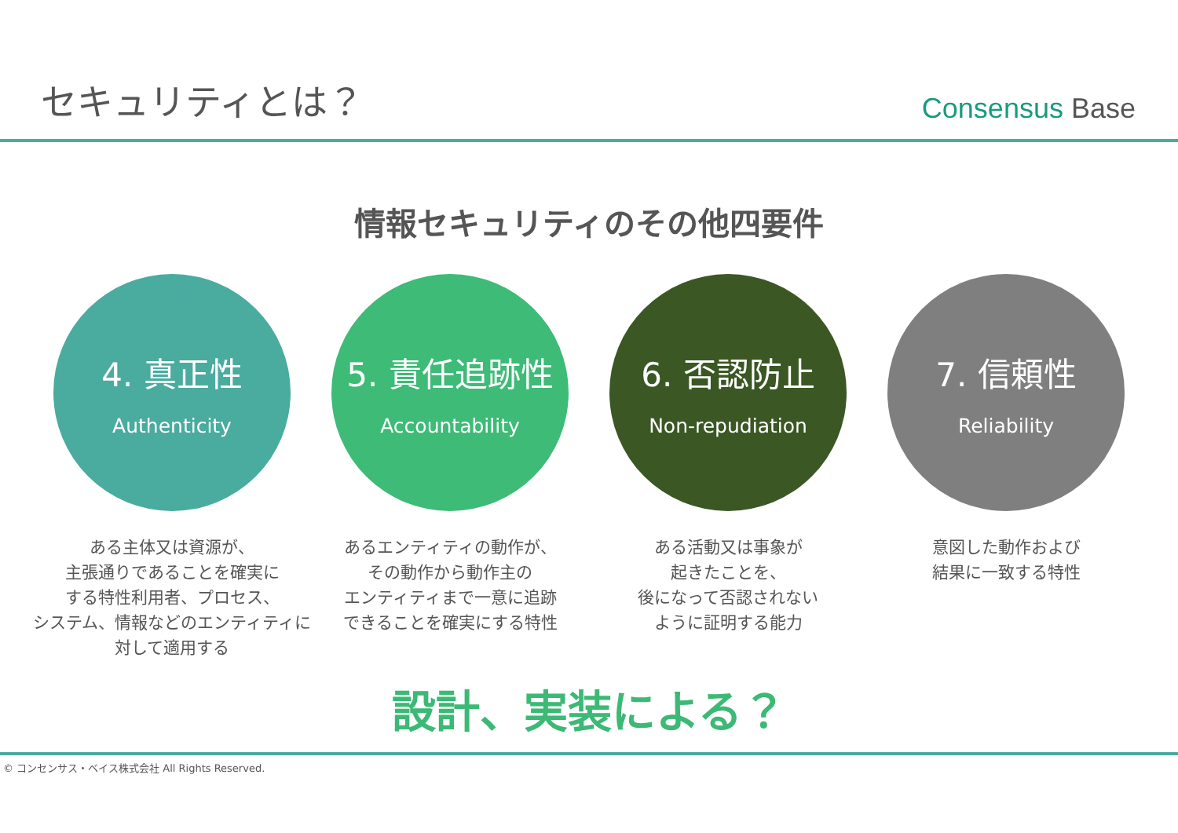セキュリティとは？
Consensus Base
情報セキュリティのその他四要件
4. 真正性
Authenticity
ある主体又は資源が、
主張通りであることを確実に
する特性利用者、プロセス、
システム、情報などのエンティティに対して適用する
5. 責任追跡性
Accountability
あるエンティティの動作が、
その動作から動作主の
エンティティまで一意に追跡
できることを確実にする特性
6. 否認防止
Non-repudiation
ある活動又は事象が
起きたことを、
後になって否認されない
ように証明する能力
7. 信頼性
Reliability
意図した動作および
結果に一致する特性
設計、実装による？
© コンセンサス・ベイス株式会社 All Rights Reserved.